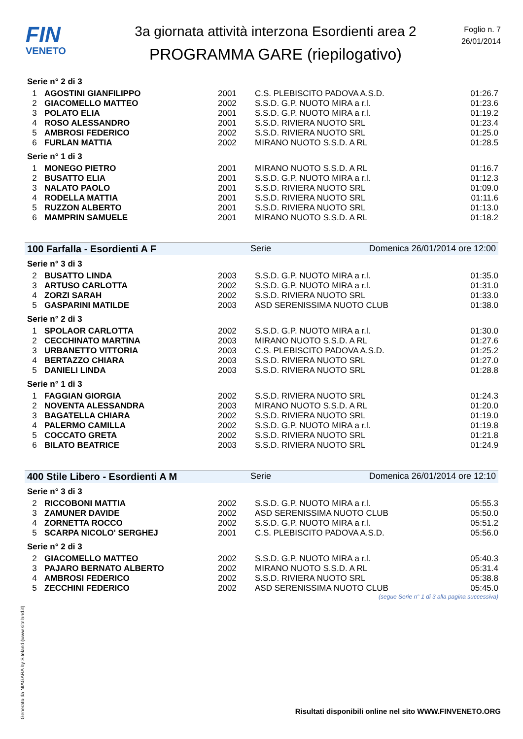FIN
VENETO
3a giornata attività interzona Esordienti area 2
PROGRAMMA GARE (riepilogativo)
Foglio n. 7
26/01/2014
Serie n° 2 di 3
| 1 | AGOSTINI GIANFILIPPO | 2001 | C.S. PLEBISCITO PADOVA A.S.D. | 01:26.7 |
| 2 | GIACOMELLO MATTEO | 2002 | S.S.D. G.P. NUOTO MIRA a r.l. | 01:23.6 |
| 3 | POLATO ELIA | 2001 | S.S.D. G.P. NUOTO MIRA a r.l. | 01:19.2 |
| 4 | ROSO ALESSANDRO | 2001 | S.S.D. RIVIERA NUOTO SRL | 01:23.4 |
| 5 | AMBROSI FEDERICO | 2002 | S.S.D. RIVIERA NUOTO SRL | 01:25.0 |
| 6 | FURLAN MATTIA | 2002 | MIRANO NUOTO S.S.D. A RL | 01:28.5 |
Serie n° 1 di 3
| 1 | MONEGO PIETRO | 2001 | MIRANO NUOTO S.S.D. A RL | 01:16.7 |
| 2 | BUSATTO ELIA | 2001 | S.S.D. G.P. NUOTO MIRA a r.l. | 01:12.3 |
| 3 | NALATO PAOLO | 2001 | S.S.D. RIVIERA NUOTO SRL | 01:09.0 |
| 4 | RODELLA MATTIA | 2001 | S.S.D. RIVIERA NUOTO SRL | 01:11.6 |
| 5 | RUZZON ALBERTO | 2001 | S.S.D. RIVIERA NUOTO SRL | 01:13.0 |
| 6 | MAMPRIN SAMUELE | 2001 | MIRANO NUOTO S.S.D. A RL | 01:18.2 |
100 Farfalla - Esordienti A F Serie Domenica 26/01/2014 ore 12:00
Serie n° 3 di 3
| 2 | BUSATTO LINDA | 2003 | S.S.D. G.P. NUOTO MIRA a r.l. | 01:35.0 |
| 3 | ARTUSO CARLOTTA | 2002 | S.S.D. G.P. NUOTO MIRA a r.l. | 01:31.0 |
| 4 | ZORZI SARAH | 2002 | S.S.D. RIVIERA NUOTO SRL | 01:33.0 |
| 5 | GASPARINI MATILDE | 2003 | ASD SERENISSIMA NUOTO CLUB | 01:38.0 |
Serie n° 2 di 3
| 1 | SPOLAOR CARLOTTA | 2002 | S.S.D. G.P. NUOTO MIRA a r.l. | 01:30.0 |
| 2 | CECCHINATO MARTINA | 2003 | MIRANO NUOTO S.S.D. A RL | 01:27.6 |
| 3 | URBANETTO VITTORIA | 2003 | C.S. PLEBISCITO PADOVA A.S.D. | 01:25.2 |
| 4 | BERTAZZO CHIARA | 2003 | S.S.D. RIVIERA NUOTO SRL | 01:27.0 |
| 5 | DANIELI LINDA | 2003 | S.S.D. RIVIERA NUOTO SRL | 01:28.8 |
Serie n° 1 di 3
| 1 | FAGGIAN GIORGIA | 2002 | S.S.D. RIVIERA NUOTO SRL | 01:24.3 |
| 2 | NOVENTA ALESSANDRA | 2003 | MIRANO NUOTO S.S.D. A RL | 01:20.0 |
| 3 | BAGATELLA CHIARA | 2002 | S.S.D. RIVIERA NUOTO SRL | 01:19.0 |
| 4 | PALERMO CAMILLA | 2002 | S.S.D. G.P. NUOTO MIRA a r.l. | 01:19.8 |
| 5 | COCCATO GRETA | 2002 | S.S.D. RIVIERA NUOTO SRL | 01:21.8 |
| 6 | BILATO BEATRICE | 2003 | S.S.D. RIVIERA NUOTO SRL | 01:24.9 |
400 Stile Libero - Esordienti A M Serie Domenica 26/01/2014 ore 12:10
Serie n° 3 di 3
| 2 | RICCOBONI MATTIA | 2002 | S.S.D. G.P. NUOTO MIRA a r.l. | 05:55.3 |
| 3 | ZAMUNER DAVIDE | 2002 | ASD SERENISSIMA NUOTO CLUB | 05:50.0 |
| 4 | ZORNETTA ROCCO | 2002 | S.S.D. G.P. NUOTO MIRA a r.l. | 05:51.2 |
| 5 | SCARPA NICOLO' SERGHEJ | 2001 | C.S. PLEBISCITO PADOVA A.S.D. | 05:56.0 |
Serie n° 2 di 3
| 2 | GIACOMELLO MATTEO | 2002 | S.S.D. G.P. NUOTO MIRA a r.l. | 05:40.3 |
| 3 | PAJARO BERNATO ALBERTO | 2002 | MIRANO NUOTO S.S.D. A RL | 05:31.4 |
| 4 | AMBROSI FEDERICO | 2002 | S.S.D. RIVIERA NUOTO SRL | 05:38.8 |
| 5 | ZECCHINI FEDERICO | 2002 | ASD SERENISSIMA NUOTO CLUB | 05:45.0 |
(segue Serie n° 1 di 3 alla pagina successiva)
Risultati disponibili online nel sito WWW.FINVENETO.ORG
Generato da NIAGARA by Siteland (www.siteland.it)